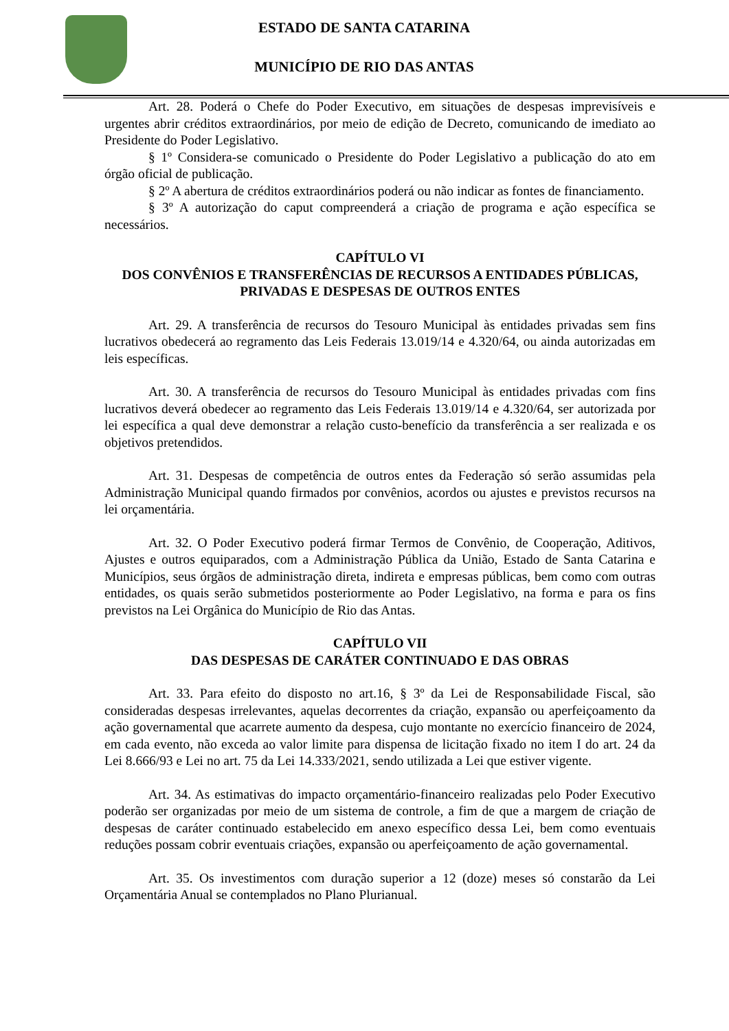ESTADO DE SANTA CATARINA
MUNICÍPIO DE RIO DAS ANTAS
Art. 28. Poderá o Chefe do Poder Executivo, em situações de despesas imprevisíveis e urgentes abrir créditos extraordinários, por meio de edição de Decreto, comunicando de imediato ao Presidente do Poder Legislativo.
§ 1º Considera-se comunicado o Presidente do Poder Legislativo a publicação do ato em órgão oficial de publicação.
§ 2º A abertura de créditos extraordinários poderá ou não indicar as fontes de financiamento.
§ 3º A autorização do caput compreenderá a criação de programa e ação específica se necessários.
CAPÍTULO VI
DOS CONVÊNIOS E TRANSFERÊNCIAS DE RECURSOS A ENTIDADES PÚBLICAS, PRIVADAS E DESPESAS DE OUTROS ENTES
Art. 29. A transferência de recursos do Tesouro Municipal às entidades privadas sem fins lucrativos obedecerá ao regramento das Leis Federais 13.019/14 e 4.320/64, ou ainda autorizadas em leis específicas.
Art. 30. A transferência de recursos do Tesouro Municipal às entidades privadas com fins lucrativos deverá obedecer ao regramento das Leis Federais 13.019/14 e 4.320/64, ser autorizada por lei específica a qual deve demonstrar a relação custo-benefício da transferência a ser realizada e os objetivos pretendidos.
Art. 31. Despesas de competência de outros entes da Federação só serão assumidas pela Administração Municipal quando firmados por convênios, acordos ou ajustes e previstos recursos na lei orçamentária.
Art. 32. O Poder Executivo poderá firmar Termos de Convênio, de Cooperação, Aditivos, Ajustes e outros equiparados, com a Administração Pública da União, Estado de Santa Catarina e Municípios, seus órgãos de administração direta, indireta e empresas públicas, bem como com outras entidades, os quais serão submetidos posteriormente ao Poder Legislativo, na forma e para os fins previstos na Lei Orgânica do Município de Rio das Antas.
CAPÍTULO VII
DAS DESPESAS DE CARÁTER CONTINUADO E DAS OBRAS
Art. 33. Para efeito do disposto no art.16, § 3º da Lei de Responsabilidade Fiscal, são consideradas despesas irrelevantes, aquelas decorrentes da criação, expansão ou aperfeiçoamento da ação governamental que acarrete aumento da despesa, cujo montante no exercício financeiro de 2024, em cada evento, não exceda ao valor limite para dispensa de licitação fixado no item I do art. 24 da Lei 8.666/93 e Lei no art. 75 da Lei 14.333/2021, sendo utilizada a Lei que estiver vigente.
Art. 34. As estimativas do impacto orçamentário-financeiro realizadas pelo Poder Executivo poderão ser organizadas por meio de um sistema de controle, a fim de que a margem de criação de despesas de caráter continuado estabelecido em anexo específico dessa Lei, bem como eventuais reduções possam cobrir eventuais criações, expansão ou aperfeiçoamento de ação governamental.
Art. 35. Os investimentos com duração superior a 12 (doze) meses só constarão da Lei Orçamentária Anual se contemplados no Plano Plurianual.